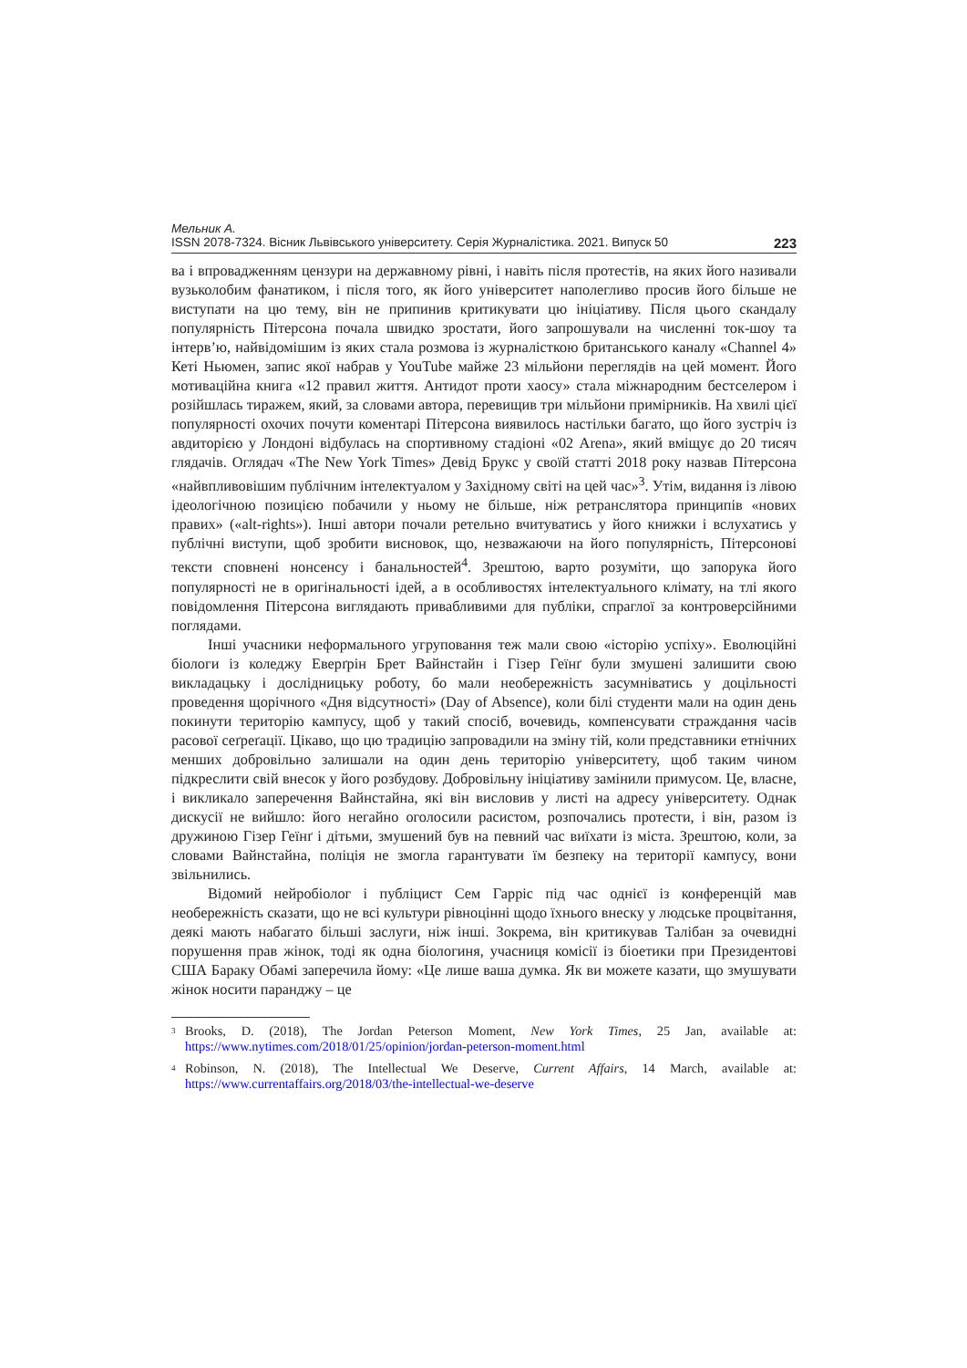Мельник А.
ISSN 2078-7324. Вісник Львівського університету. Серія Журналістика. 2021. Випуск 50 223
ва і впровадженням цензури на державному рівні, і навіть після протестів, на яких його називали вузьколобим фанатиком, і після того, як його університет наполегливо просив його більше не виступати на цю тему, він не припинив критикувати цю ініціативу. Після цього скандалу популярність Пітерсона почала швидко зростати, його запрошували на численні ток-шоу та інтерв’ю, найвідомішим із яких стала розмова із журналісткою британського каналу «Channel 4» Кеті Ньюмен, запис якої набрав у YouTube майже 23 мільйони переглядів на цей момент. Його мотиваційна книга «12 правил життя. Антидот проти хаосу» стала міжнародним бестселером і розійшлась тиражем, який, за словами автора, перевищив три мільйони примірників. На хвилі цієї популярності охочих почути коментарі Пітерсона виявилось настільки багато, що його зустріч із авдиторією у Лондоні відбулась на спортивному стадіоні «02 Arena», який вміщує до 20 тисяч глядачів. Оглядач «The New York Times» Девід Брукс у своїй статті 2018 року назвав Пітерсона «найвпливовішим публічним інтелектуалом у Західному світі на цей час»<sup>3</sup>. Утім, видання із лівою ідеологічною позицією побачили у ньому не більше, ніж ретранслятора принципів «нових правих» («alt-rights»). Інші автори почали ретельно вчитуватись у його книжки і вслухатись у публічні виступи, щоб зробити висновок, що, незважаючи на його популярність, Пітерсонові тексти сповнені нонсенсу і банальностей<sup>4</sup>. Зрештою, варто розуміти, що запорука його популярності не в оригінальності ідей, а в особливостях інтелектуального клімату, на тлі якого повідомлення Пітерсона виглядають привабливими для публіки, спраглої за контроверсійними поглядами.
Інші учасники неформального угруповання теж мали свою «історію успіху». Еволюційні біологи із коледжу Еверґрін Брет Вайнстайн і Гізер Геїнґ були змушені залишити свою викладацьку і дослідницьку роботу, бо мали необережність засумніватись у доцільності проведення щорічного «Дня відсутності» (Day of Absence), коли білі студенти мали на один день покинути територію кампусу, щоб у такий спосіб, вочевидь, компенсувати страждання часів расової сеґреґації. Цікаво, що цю традицію запровадили на зміну тій, коли представники етнічних менших добровільно залишали на один день територію університету, щоб таким чином підкреслити свій внесок у його розбудову. Добровільну ініціативу замінили примусом. Це, власне, і викликало заперечення Вайнстайна, які він висловив у листі на адресу університету. Однак дискусії не вийшло: його негайно оголосили расистом, розпочались протести, і він, разом із дружиною Гізер Геїнґ і дітьми, змушений був на певний час виїхати із міста. Зрештою, коли, за словами Вайнстайна, поліція не змогла гарантувати їм безпеку на території кампусу, вони звільнились.
Відомий нейробіолог і публіцист Сем Гарріс під час однієї із конференцій мав необережність сказати, що не всі культури рівноцінні щодо їхнього внеску у людське процвітання, деякі мають набагато більші заслуги, ніж інші. Зокрема, він критикував Талібан за очевидні порушення прав жінок, тоді як одна біологиня, учасниця комісії із біоетики при Президентові США Бараку Обамі заперечила йому: «Це лише ваша думка. Як ви можете казати, що змушувати жінок носити паранджу – це
<sup>3</sup> Brooks, D. (2018), The Jordan Peterson Moment, New York Times, 25 Jan, available at: https://www.nytimes.com/2018/01/25/opinion/jordan-peterson-moment.html
<sup>4</sup> Robinson, N. (2018), The Intellectual We Deserve, Current Affairs, 14 March, available at: https://www.currentaffairs.org/2018/03/the-intellectual-we-deserve